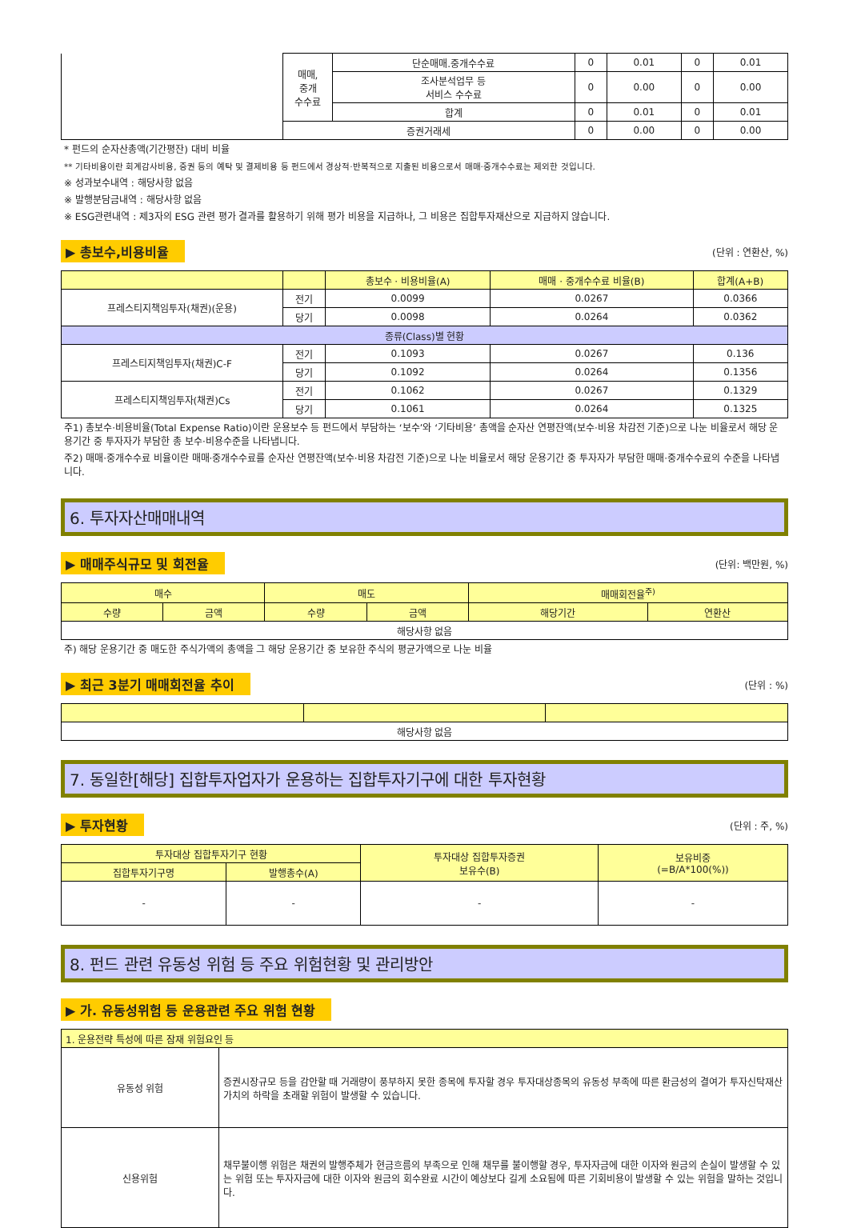| | 매매, 중개 수수료 | 단순매매.중개수수료 | 0 | 0.01 | 0 | 0.01 |
| | | 조사분석업무 등 서비스 수수료 | 0 | 0.00 | 0 | 0.00 |
| | | 합계 | 0 | 0.01 | 0 | 0.01 |
| | 증권거래세 | | 0 | 0.00 | 0 | 0.00 |
* 펀드의 순자산총액(기간평잔) 대비 비율
** 기타비용이란 회계감사비용, 증권 등의 예탁 및 결제비용 등 펀드에서 경상적·반복적으로 지출된 비용으로서 매매·중개수수료는 제외한 것입니다.
※ 성과보수내역 : 해당사항 없음
※ 발행분담금내역 : 해당사항 없음
※ ESG관련내역 : 제3자의 ESG 관련 평가 결과를 활용하기 위해 평가 비용을 지급하나, 그 비용은 집합투자재산으로 지급하지 않습니다.
▶ 총보수,비용비율 (단위 : 연환산, %)
| | | 총보수 · 비용비율(A) | 매매 · 중개수수료 비율(B) | 합계(A+B) |
| 프레스티지책임투자(채권)(운용) | 전기 | 0.0099 | 0.0267 | 0.0366 |
| | 당기 | 0.0098 | 0.0264 | 0.0362 |
| 종류(Class)별 현황 | | | | |
| 프레스티지책임투자(채권)C-F | 전기 | 0.1093 | 0.0267 | 0.136 |
| | 당기 | 0.1092 | 0.0264 | 0.1356 |
| 프레스티지책임투자(채권)Cs | 전기 | 0.1062 | 0.0267 | 0.1329 |
| | 당기 | 0.1061 | 0.0264 | 0.1325 |
주1) 총보수·비용비율(Total Expense Ratio)이란 운용보수 등 펀드에서 부담하는 ‘보수’와 ‘기타비용’ 총액을 순자산 연평잔액(보수·비용 차감전 기준)으로 나눈 비율로서 해당 운용기간 중 투자자가 부담한 총 보수·비용수준을 나타냅니다.
주2) 매매·중개수수료 비율이란 매매·중개수수료를 순자산 연평잔액(보수·비용 차감전 기준)으로 나눈 비율로서 해당 운용기간 중 투자자가 부담한 매매·중개수수료의 수준을 나타냅니다.
6. 투자자산매매내역
▶ 매매주식규모 및 회전율 (단위: 백만원, %)
| 매수 | | 매도 | | 매매회전율<sup>주)</sup> | |
| 수량 | 금액 | 수량 | 금액 | 해당기간 | 연환산 |
| 해당사항 없음 | | | | | |
주) 해당 운용기간 중 매도한 주식가액의 총액을 그 해당 운용기간 중 보유한 주식의 평균가액으로 나눈 비율
▶ 최근 3분기 매매회전율 추이 (단위 : %)
| 해당사항 없음 | | |
7. 동일한[해당] 집합투자업자가 운용하는 집합투자기구에 대한 투자현황
▶ 투자현황 (단위 : 주, %)
| 투자대상 집합투자기구 현황 | | 투자대상 집합투자증권 보유수(B) | 보유비중 (=B/A*100(%)) |
| 집합투자기구명 | 발행총수(A) | | |
| - | - | - | - |
8. 펀드 관련 유동성 위험 등 주요 위험현황 및 관리방안
▶ 가. 유동성위험 등 운용관련 주요 위험 현황
| 1. 운용전략 특성에 따른 잠재 위험요인 등 | |
| 유동성 위험 | 증권시장규모 등을 감안할 때 거래량이 풍부하지 못한 종목에 투자할 경우 투자대상종목의 유동성 부족에 따른 환금성의 결여가 투자신탁재산 가치의 하락을 초래할 위험이 발생할 수 있습니다. |
| 신용위험 | 채무불이행 위험은 채권의 발행주체가 현금흐름의 부족으로 인해 채무를 불이행할 경우, 투자자금에 대한 이자와 원금의 손실이 발생할 수 있는 위험 또는 투자자금에 대한 이자와 원금의 회수완료 시간이 예상보다 길게 소요됨에 따른 기회비용이 발생할 수 있는 위험을 말하는 것입니다. |